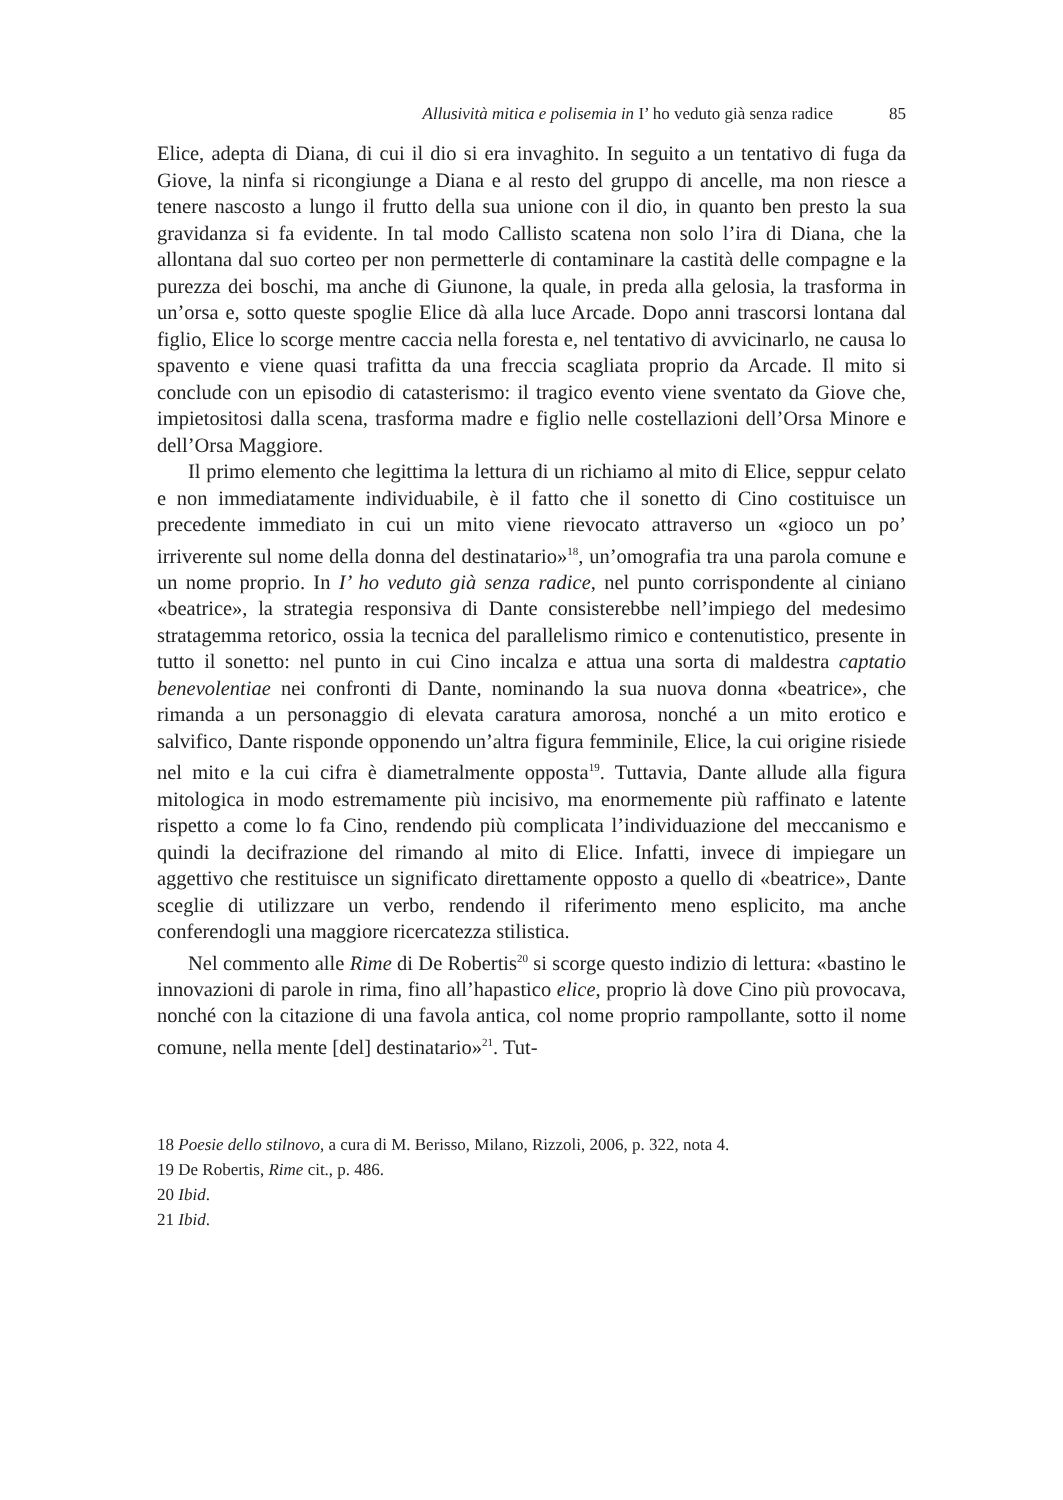Allusività mitica e polisemia in I’ ho veduto già senza radice 85
Elice, adepta di Diana, di cui il dio si era invaghito. In seguito a un tentativo di fuga da Giove, la ninfa si ricongiunge a Diana e al resto del gruppo di ancelle, ma non riesce a tenere nascosto a lungo il frutto della sua unione con il dio, in quanto ben presto la sua gravidanza si fa evidente. In tal modo Callisto scatena non solo l’ira di Diana, che la allontana dal suo corteo per non permetterle di contaminare la castità delle compagne e la purezza dei boschi, ma anche di Giunone, la quale, in preda alla gelosia, la trasforma in un’orsa e, sotto queste spoglie Elice dà alla luce Arcade. Dopo anni trascorsi lontana dal figlio, Elice lo scorge mentre caccia nella foresta e, nel tentativo di avvicinarlo, ne causa lo spavento e viene quasi trafitta da una freccia scagliata proprio da Arcade. Il mito si conclude con un episodio di catasterismo: il tragico evento viene sventato da Giove che, impietositosi dalla scena, trasforma madre e figlio nelle costellazioni dell’Orsa Minore e dell’Orsa Maggiore.
Il primo elemento che legittima la lettura di un richiamo al mito di Elice, seppur celato e non immediatamente individuabile, è il fatto che il sonetto di Cino costituisce un precedente immediato in cui un mito viene rievocato attraverso un «gioco un po’ irriverente sul nome della donna del destinatario»<sup>18</sup>, un’omografia tra una parola comune e un nome proprio. In I’ ho veduto già senza radice, nel punto corrispondente al ciniano «beatrice», la strategia responsiva di Dante consisterebbe nell’impiego del medesimo stratagemma retorico, ossia la tecnica del parallelismo rimico e contenutistico, presente in tutto il sonetto: nel punto in cui Cino incalza e attua una sorta di maldestra captatio benevolentiae nei confronti di Dante, nominando la sua nuova donna «beatrice», che rimanda a un personaggio di elevata caratura amorosa, nonché a un mito erotico e salvifico, Dante risponde opponendo un’altra figura femminile, Elice, la cui origine risiede nel mito e la cui cifra è diametralmente opposta<sup>19</sup>. Tuttavia, Dante allude alla figura mitologica in modo estremamente più incisivo, ma enormemente più raffinato e latente rispetto a come lo fa Cino, rendendo più complicata l’individuazione del meccanismo e quindi la decifrazione del rimando al mito di Elice. Infatti, invece di impiegare un aggettivo che restituisce un significato direttamente opposto a quello di «beatrice», Dante sceglie di utilizzare un verbo, rendendo il riferimento meno esplicito, ma anche conferendogli una maggiore ricercatezza stilistica.
Nel commento alle Rime di De Robertis<sup>20</sup> si scorge questo indizio di lettura: «bastino le innovazioni di parole in rima, fino all’hapastico elice, proprio là dove Cino più provocava, nonché con la citazione di una favola antica, col nome proprio rampollante, sotto il nome comune, nella mente [del] destinatario»<sup>21</sup>. Tut-
18 Poesie dello stilnovo, a cura di M. Berisso, Milano, Rizzoli, 2006, p. 322, nota 4.
19 De Robertis, Rime cit., p. 486.
20 Ibid.
21 Ibid.